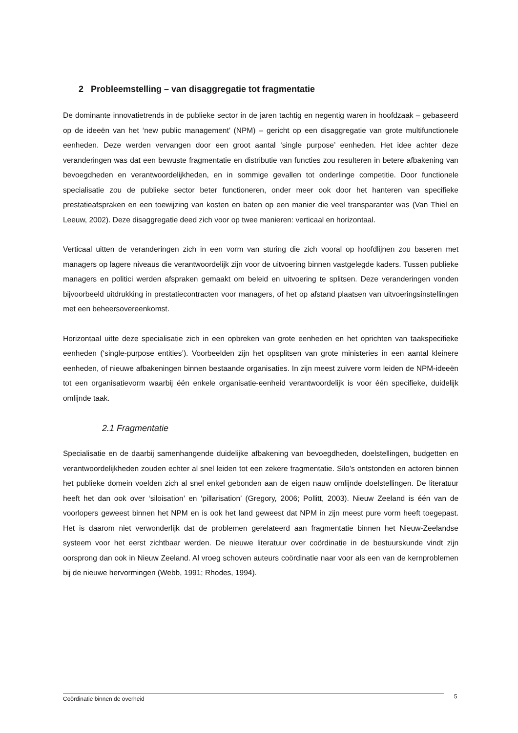2 Probleemstelling – van disaggregatie tot fragmentatie
De dominante innovatietrends in de publieke sector in de jaren tachtig en negentig waren in hoofdzaak – gebaseerd op de ideeën van het ‘new public management’ (NPM) – gericht op een disaggregatie van grote multifunctionele eenheden. Deze werden vervangen door een groot aantal ‘single purpose’ eenheden. Het idee achter deze veranderingen was dat een bewuste fragmentatie en distributie van functies zou resulteren in betere afbakening van bevoegdheden en verantwoordelijkheden, en in sommige gevallen tot onderlinge competitie. Door functionele specialisatie zou de publieke sector beter functioneren, onder meer ook door het hanteren van specifieke prestatieafspraken en een toewijzing van kosten en baten op een manier die veel transparanter was (Van Thiel en Leeuw, 2002). Deze disaggregatie deed zich voor op twee manieren: verticaal en horizontaal.
Verticaal uitten de veranderingen zich in een vorm van sturing die zich vooral op hoofdlijnen zou baseren met managers op lagere niveaus die verantwoordelijk zijn voor de uitvoering binnen vastgelegde kaders. Tussen publieke managers en politici werden afspraken gemaakt om beleid en uitvoering te splitsen. Deze veranderingen vonden bijvoorbeeld uitdrukking in prestatiecontracten voor managers, of het op afstand plaatsen van uitvoeringsinstellingen met een beheersovereenkomst.
Horizontaal uitte deze specialisatie zich in een opbreken van grote eenheden en het oprichten van taakspecifieke eenheden (‘single-purpose entities’). Voorbeelden zijn het opsplitsen van grote ministeries in een aantal kleinere eenheden, of nieuwe afbakeningen binnen bestaande organisaties. In zijn meest zuivere vorm leiden de NPM-ideeën tot een organisatievorm waarbij één enkele organisatie-eenheid verantwoordelijk is voor één specifieke, duidelijk omlijnde taak.
2.1 Fragmentatie
Specialisatie en de daarbij samenhangende duidelijke afbakening van bevoegdheden, doelstellingen, budgetten en verantwoordelijkheden zouden echter al snel leiden tot een zekere fragmentatie. Silo’s ontstonden en actoren binnen het publieke domein voelden zich al snel enkel gebonden aan de eigen nauw omlijnde doelstellingen. De literatuur heeft het dan ook over ‘siloisation’ en ‘pillarisation’ (Gregory, 2006; Pollitt, 2003). Nieuw Zeeland is één van de voorlopers geweest binnen het NPM en is ook het land geweest dat NPM in zijn meest pure vorm heeft toegepast. Het is daarom niet verwonderlijk dat de problemen gerelateerd aan fragmentatie binnen het Nieuw-Zeelandse systeem voor het eerst zichtbaar werden. De nieuwe literatuur over coördinatie in de bestuurskunde vindt zijn oorsprong dan ook in Nieuw Zeeland. Al vroeg schoven auteurs coördinatie naar voor als een van de kernproblemen bij de nieuwe hervormingen (Webb, 1991; Rhodes, 1994).
Coördinatie binnen de overheid 5